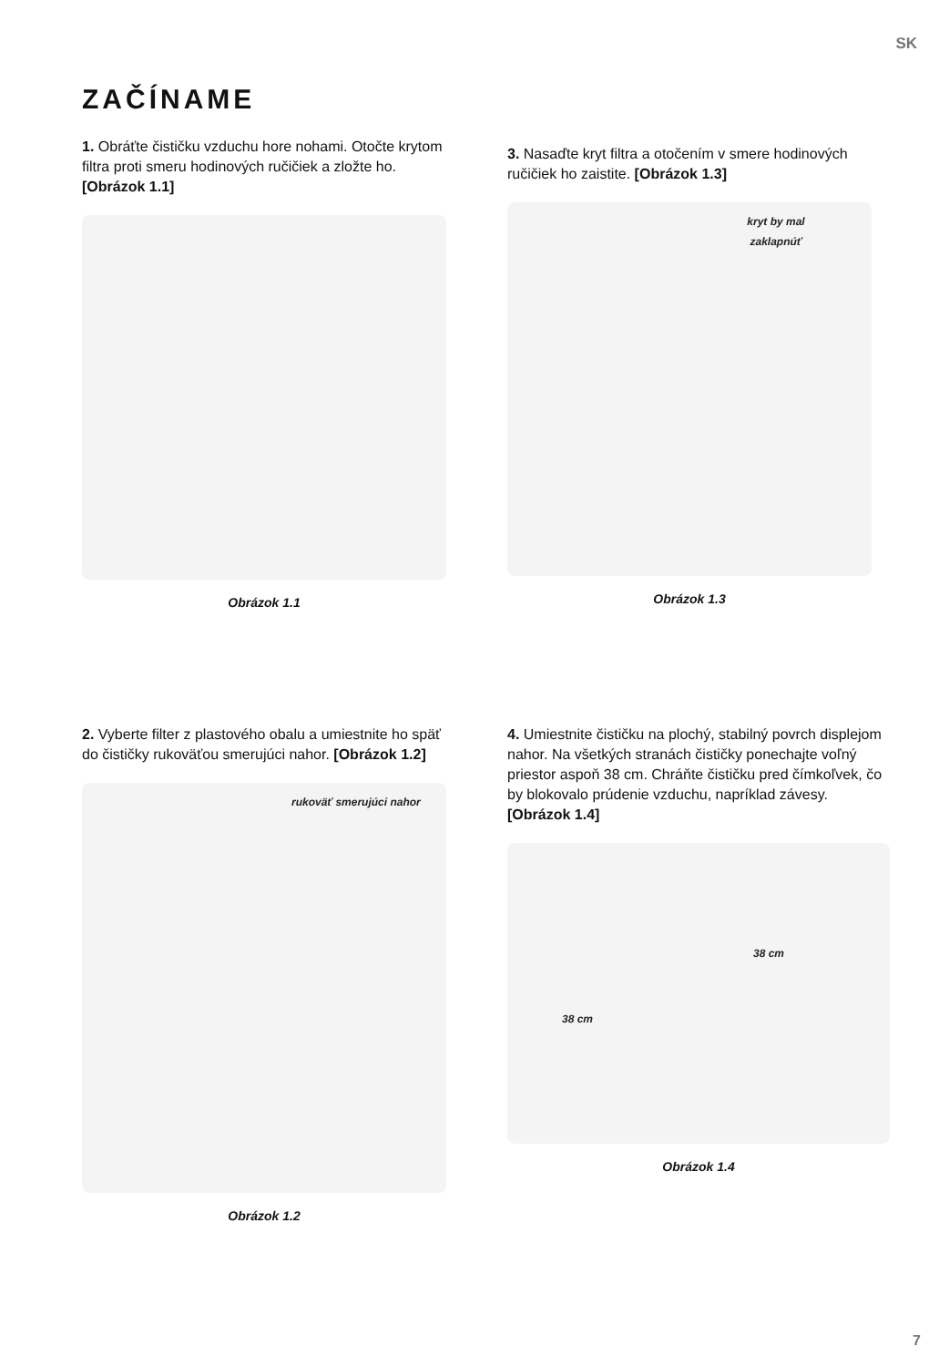SK
ZAČÍNAME
1. Obráťte čističku vzduchu hore nohami. Otočte krytom filtra proti smeru hodinových ručičiek a zložte ho. [Obrázok 1.1]
Obrázok 1.1
3. Nasaďte kryt filtra a otočením v smere hodinových ručičiek ho zaistite. [Obrázok 1.3]
kryt by mal zaklapnúť
Obrázok 1.3
2. Vyberte filter z plastového obalu a umiestnite ho späť do čističky rukoväťou smerujúci nahor. [Obrázok 1.2]
rukoväť smerujúci nahor
Obrázok 1.2
4. Umiestnite čističku na plochý, stabilný povrch displejom nahor. Na všetkých stranách čističky ponechajte voľný priestor aspoň 38 cm. Chráňte čističku pred čímkoľvek, čo by blokovalo prúdenie vzduchu, napríklad závesy. [Obrázok 1.4]
38 cm
38 cm
Obrázok 1.4
7